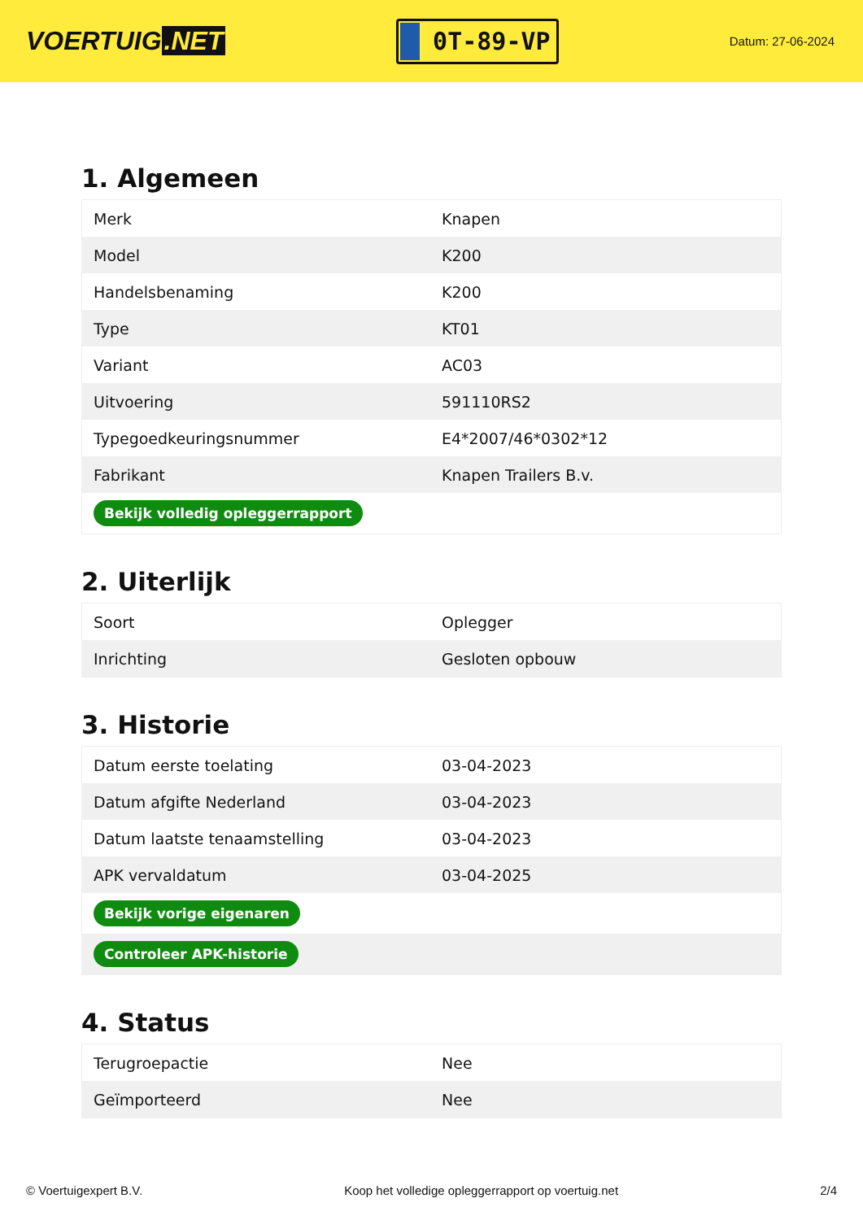VOERTUIG.NET
0T-89-VP
Datum: 27-06-2024
1. Algemeen
| Merk | Knapen |
| Model | K200 |
| Handelsbenaming | K200 |
| Type | KT01 |
| Variant | AC03 |
| Uitvoering | 591110RS2 |
| Typegoedkeuringsnummer | E4*2007/46*0302*12 |
| Fabrikant | Knapen Trailers B.v. |
| Bekijk volledig opleggerrapport | |
2. Uiterlijk
| Soort | Oplegger |
| Inrichting | Gesloten opbouw |
3. Historie
| Datum eerste toelating | 03-04-2023 |
| Datum afgifte Nederland | 03-04-2023 |
| Datum laatste tenaamstelling | 03-04-2023 |
| APK vervaldatum | 03-04-2025 |
| Bekijk vorige eigenaren | |
| Controleer APK-historie | |
4. Status
| Terugroepactie | Nee |
| Geïmporteerd | Nee |
© Voertuigexpert B.V. Koop het volledige opleggerrapport op voertuig.net 2/4